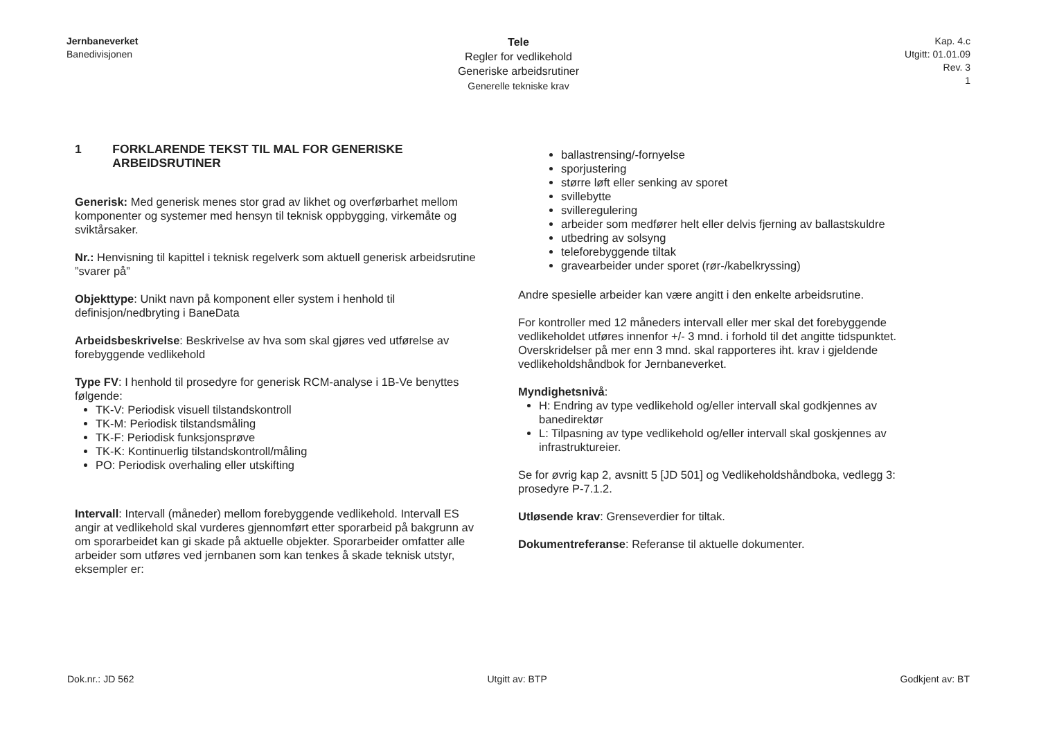Jernbaneverket
Banedivisjonen
Tele
Regler for vedlikehold
Generiske arbeidsrutiner
Generelle tekniske krav
Kap. 4.c
Utgitt: 01.01.09
Rev. 3
1
1 FORKLARENDE TEKST TIL MAL FOR GENERISKE ARBEIDSRUTINER
Generisk: Med generisk menes stor grad av likhet og overførbarhet mellom komponenter og systemer med hensyn til teknisk oppbygging, virkemåte og sviktårsaker.
Nr.: Henvisning til kapittel i teknisk regelverk som aktuell generisk arbeidsrutine ”svarer på”
Objekttype: Unikt navn på komponent eller system i henhold til definisjon/nedbryting i BaneData
Arbeidsbeskrivelse: Beskrivelse av hva som skal gjøres ved utførelse av forebyggende vedlikehold
Type FV: I henhold til prosedyre for generisk RCM-analyse i 1B-Ve benyttes følgende:
TK-V: Periodisk visuell tilstandskontroll
TK-M: Periodisk tilstandsmåling
TK-F: Periodisk funksjonsprøve
TK-K: Kontinuerlig tilstandskontroll/måling
PO: Periodisk overhaling eller utskifting
Intervall: Intervall (måneder) mellom forebyggende vedlikehold. Intervall ES angir at vedlikehold skal vurderes gjennomført etter sporarbeid på bakgrunn av om sporarbeidet kan gi skade på aktuelle objekter. Sporarbeider omfatter alle arbeider som utføres ved jernbanen som kan tenkes å skade teknisk utstyr, eksempler er:
ballastrensing/-fornyelse
sporjustering
større løft eller senking av sporet
svillebytte
svilleregulering
arbeider som medfører helt eller delvis fjerning av ballastskuldre
utbedring av solsyng
teleforebyggende tiltak
gravearbeider under sporet (rør-/kabelkryssing)
Andre spesielle arbeider kan være angitt i den enkelte arbeidsrutine.
For kontroller med 12 måneders intervall eller mer skal det forebyggende vedlikeholdet utføres innenfor +/- 3 mnd. i forhold til det angitte tidspunktet. Overskridelser på mer enn 3 mnd. skal rapporteres iht. krav i gjeldende vedlikeholdshåndbok for Jernbaneverket.
Myndighetsnivå:
H: Endring av type vedlikehold og/eller intervall skal godkjennes av banedirektør
L: Tilpasning av type vedlikehold og/eller intervall skal goskjennes av infrastruktureier.
Se for øvrig kap 2, avsnitt 5 [JD 501] og Vedlikeholdshåndboka, vedlegg 3: prosedyre P-7.1.2.
Utløsende krav: Grenseverdier for tiltak.
Dokumentreferanse: Referanse til aktuelle dokumenter.
Dok.nr.: JD 562 Utgitt av: BTP Godkjent av: BT